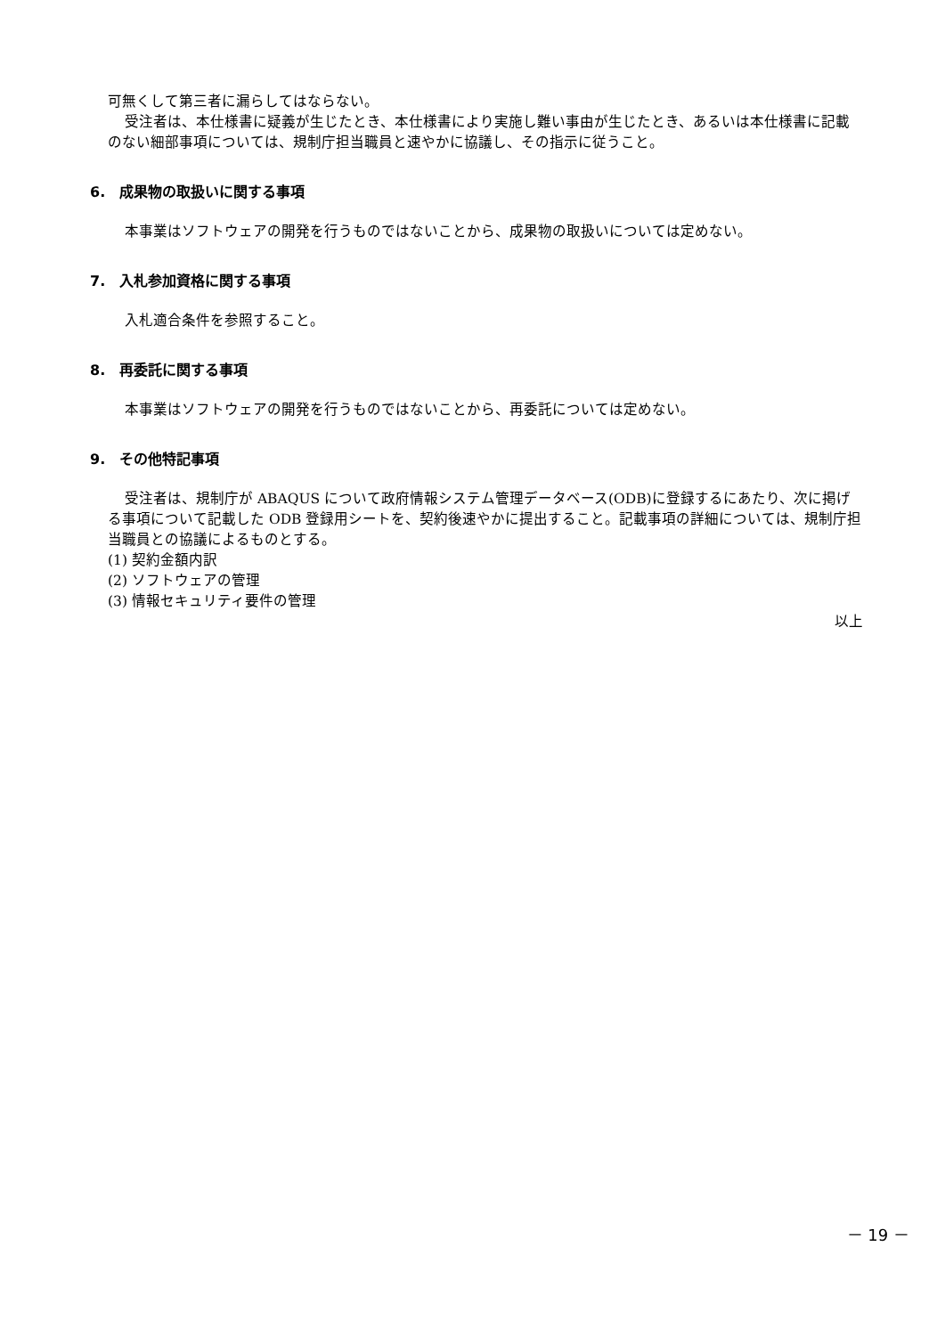可無くして第三者に漏らしてはならない。
受注者は、本仕様書に疑義が生じたとき、本仕様書により実施し難い事由が生じたとき、あるいは本仕様書に記載のない細部事項については、規制庁担当職員と速やかに協議し、その指示に従うこと。
6.　成果物の取扱いに関する事項
本事業はソフトウェアの開発を行うものではないことから、成果物の取扱いについては定めない。
7.　入札参加資格に関する事項
入札適合条件を参照すること。
8.　再委託に関する事項
本事業はソフトウェアの開発を行うものではないことから、再委託については定めない。
9.　その他特記事項
受注者は、規制庁が ABAQUS について政府情報システム管理データベース(ODB)に登録するにあたり、次に掲げる事項について記載した ODB 登録用シートを、契約後速やかに提出すること。記載事項の詳細については、規制庁担当職員との協議によるものとする。
(1) 契約金額内訳
(2) ソフトウェアの管理
(3) 情報セキュリティ要件の管理
以上
－ 19 －